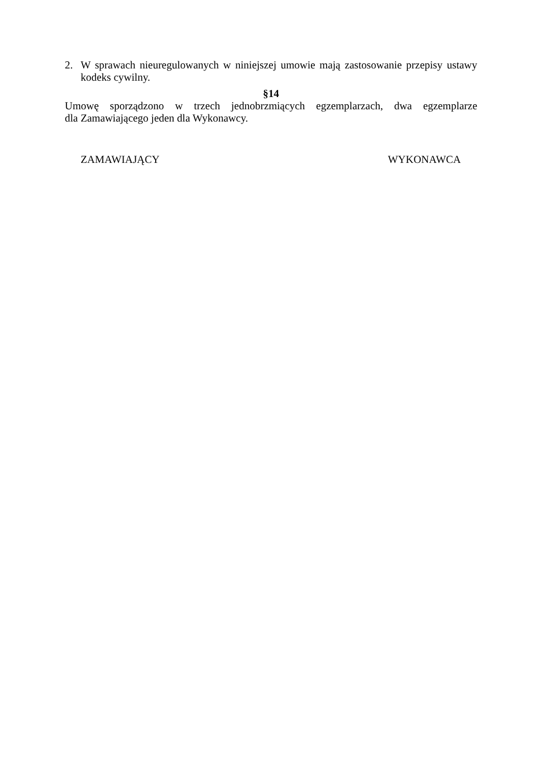2. W sprawach nieuregulowanych w niniejszej umowie mają zastosowanie przepisy ustawy kodeks cywilny.
§14
Umowę sporządzono w trzech jednobrzmiących egzemplarzach, dwa egzemplarze
dla Zamawiającego jeden dla Wykonawcy.
ZAMAWIAJĄCY WYKONAWCA